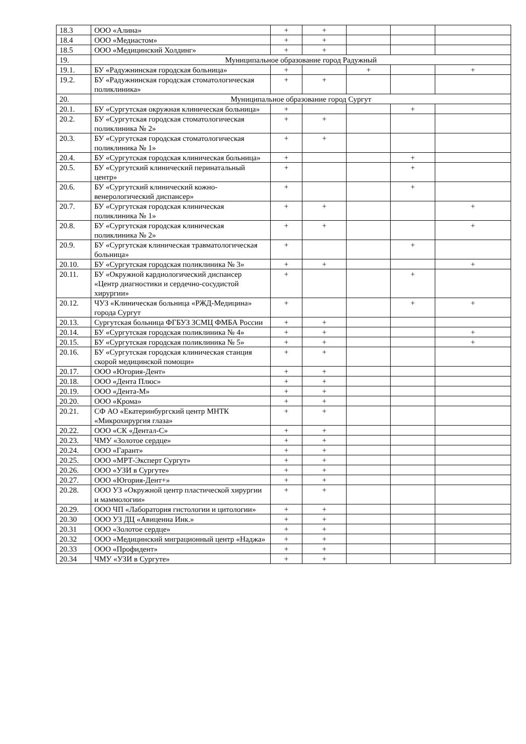| 18.3 | ООО «Алина» | + | + | | | |
| 18.4 | ООО «Медиастом» | + | + | | | |
| 18.5 | ООО «Медицинский Холдинг» | + | + | | | |
| 19. | Муниципальное образование город Радужный | | | | | |
| 19.1. | БУ «Радужнинская городская больница» | + | | + | | + |
| 19.2. | БУ «Радужнинская городская стоматологическая поликлиника» | + | + | | | |
| 20. | Муниципальное образование город Сургут | | | | | |
| 20.1. | БУ «Сургутская окружная клиническая больница» | + | | | + | |
| 20.2. | БУ «Сургутская городская стоматологическая поликлиника № 2» | + | + | | | |
| 20.3. | БУ «Сургутская городская стоматологическая поликлиника № 1» | + | + | | | |
| 20.4. | БУ «Сургутская городская клиническая больница» | + | | | + | |
| 20.5. | БУ «Сургутский клинический перинатальный центр» | + | | | + | |
| 20.6. | БУ «Сургутский клинический кожно-венерологический диспансер» | + | | | + | |
| 20.7. | БУ «Сургутская городская клиническая поликлиника № 1» | + | + | | | + |
| 20.8. | БУ «Сургутская городская клиническая поликлиника № 2» | + | + | | | + |
| 20.9. | БУ «Сургутская клиническая травматологическая больница» | + | | | + | |
| 20.10. | БУ «Сургутская городская поликлиника № 3» | + | + | | | + |
| 20.11. | БУ «Окружной кардиологический диспансер «Центр диагностики и сердечно-сосудистой хирургии» | + | | | + | |
| 20.12. | ЧУЗ «Клиническая больница «РЖД-Медицина» города Сургут | + | | | + | + |
| 20.13. | Сургутская больница ФГБУЗ ЗСМЦ ФМБА России | + | + | | | |
| 20.14. | БУ «Сургутская городская поликлиника № 4» | + | + | | | + |
| 20.15. | БУ «Сургутская городская поликлиника № 5» | + | + | | | + |
| 20.16. | БУ «Сургутская городская клиническая станция скорой медицинской помощи» | + | + | | | |
| 20.17. | ООО «Югория-Дент» | + | + | | | |
| 20.18. | ООО «Дента Плюс» | + | + | | | |
| 20.19. | ООО «Дента-М» | + | + | | | |
| 20.20. | ООО «Крома» | + | + | | | |
| 20.21. | СФ АО «Екатеринбургский центр МНТК «Микрохирургия глаза» | + | + | | | |
| 20.22. | ООО «СК «Дентал-С» | + | + | | | |
| 20.23. | ЧМУ «Золотое сердце» | + | + | | | |
| 20.24. | ООО «Гарант» | + | + | | | |
| 20.25. | ООО «МРТ-Эксперт Сургут» | + | + | | | |
| 20.26. | ООО «УЗИ в Сургуте» | + | + | | | |
| 20.27. | ООО «Югория-Дент+» | + | + | | | |
| 20.28. | ООО УЗ «Окружной центр пластической хирургии и маммологии» | + | + | | | |
| 20.29. | ООО ЧП «Лаборатория гистологии и цитологии» | + | + | | | |
| 20.30 | ООО УЗ ДЦ «Авиценна Инк.» | + | + | | | |
| 20.31 | ООО «Золотое сердце» | + | + | | | |
| 20.32 | ООО «Медицинский миграционный центр «Наджа» | + | + | | | |
| 20.33 | ООО «Профидент» | + | + | | | |
| 20.34 | ЧМУ «УЗИ в Сургуте» | + | + | | | |